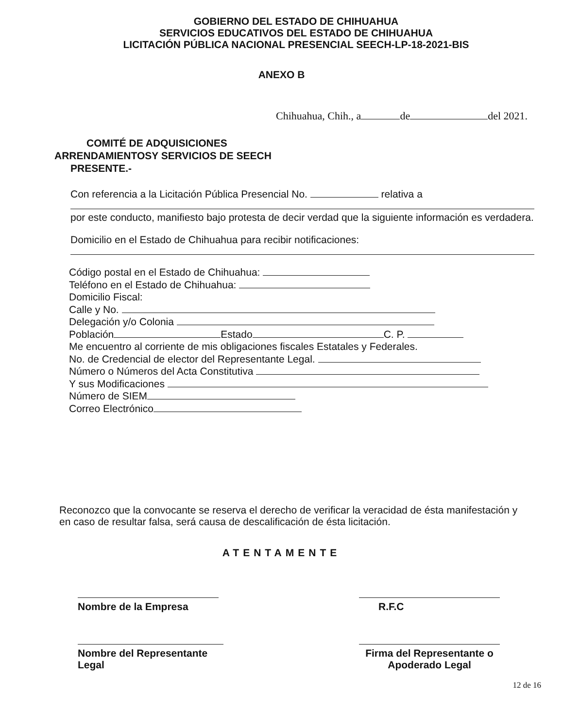GOBIERNO DEL ESTADO DE CHIHUAHUA
SERVICIOS EDUCATIVOS DEL ESTADO DE CHIHUAHUA
LICITACIÓN PÚBLICA NACIONAL PRESENCIAL SEECH-LP-18-2021-BIS
ANEXO B
Chihuahua, Chih., a de del 2021.
COMITÉ DE ADQUISICIONES
ARRENDAMIENTOSY SERVICIOS DE SEECH
PRESENTE.-
Con referencia a la Licitación Pública Presencial No. relativa a
por este conducto, manifiesto bajo protesta de decir verdad que la siguiente información es verdadera.
Domicilio en el Estado de Chihuahua para recibir notificaciones:
Código postal en el Estado de Chihuahua:
Teléfono en el Estado de Chihuahua:
Domicilio Fiscal:
Calle y No.
Delegación y/o Colonia
Población Estado C. P.
Me encuentro al corriente de mis obligaciones fiscales Estatales y Federales.
No. de Credencial de elector del Representante Legal.
Número o Números del Acta Constitutiva
Y sus Modificaciones
Número de SIEM
Correo Electrónico
Reconozco que la convocante se reserva el derecho de verificar la veracidad de ésta manifestación y en caso de resultar falsa, será causa de descalificación de ésta licitación.
ATENTAMENTE
Nombre de la Empresa R.F.C
Nombre del Representante Legal
Firma del Representante o Apoderado Legal
12 de 16